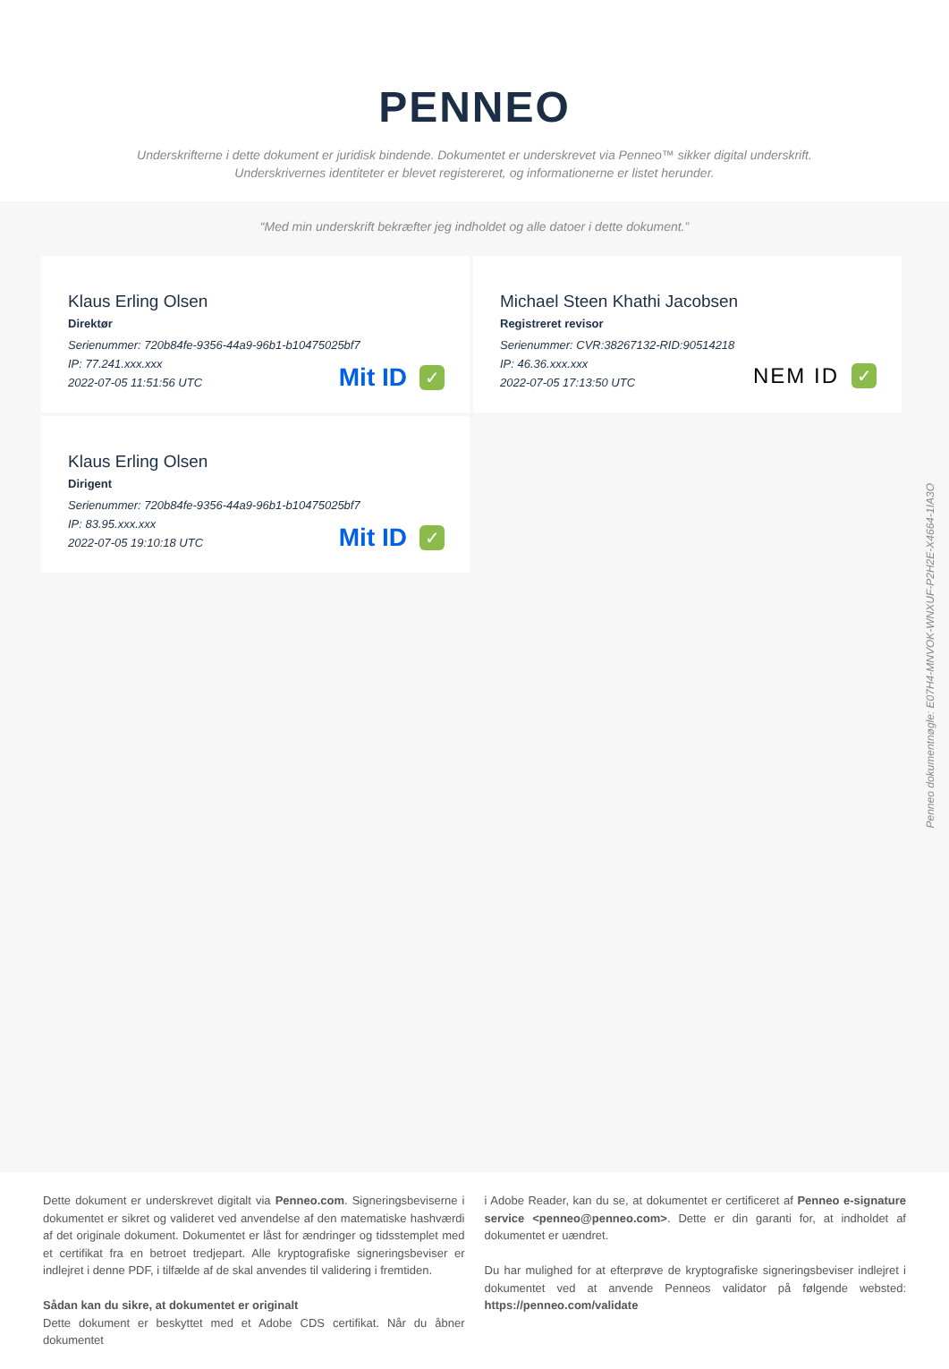PENNEO
Underskrifterne i dette dokument er juridisk bindende. Dokumentet er underskrevet via Penneo™ sikker digital underskrift.
Underskrivernes identiteter er blevet registereret, og informationerne er listet herunder.
“Med min underskrift bekræfter jeg indholdet og alle datoer i dette dokument.”
Klaus Erling Olsen
Direktør
Serienummer: 720b84fe-9356-44a9-96b1-b10475025bf7
IP: 77.241.xxx.xxx
2022-07-05 11:51:56 UTC
Mit ID ✓
Michael Steen Khathi Jacobsen
Registreret revisor
Serienummer: CVR:38267132-RID:90514218
IP: 46.36.xxx.xxx
2022-07-05 17:13:50 UTC
NEM ID ✓
Klaus Erling Olsen
Dirigent
Serienummer: 720b84fe-9356-44a9-96b1-b10475025bf7
IP: 83.95.xxx.xxx
2022-07-05 19:10:18 UTC
Mit ID ✓
Penneo dokumentnøgle: E07H4-MNVOK-WNXUF-P2H2E-X4664-1IA3O
Dette dokument er underskrevet digitalt via Penneo.com. Signeringsbeviserne i dokumentet er sikret og valideret ved anvendelse af den matematiske hashværdi af det originale dokument. Dokumentet er låst for ændringer og tidsstemplet med et certifikat fra en betroet tredjepart. Alle kryptografiske signeringsbeviser er indlejret i denne PDF, i tilfælde af de skal anvendes til validering i fremtiden.
Sådan kan du sikre, at dokumentet er originalt
Dette dokument er beskyttet med et Adobe CDS certifikat. Når du åbner dokumentet
i Adobe Reader, kan du se, at dokumentet er certificeret af Penneo e-signature service <penneo@penneo.com>. Dette er din garanti for, at indholdet af dokumentet er uændret.
Du har mulighed for at efterprøve de kryptografiske signeringsbeviser indlejret i dokumentet ved at anvende Penneos validator på følgende websted: https://penneo.com/validate